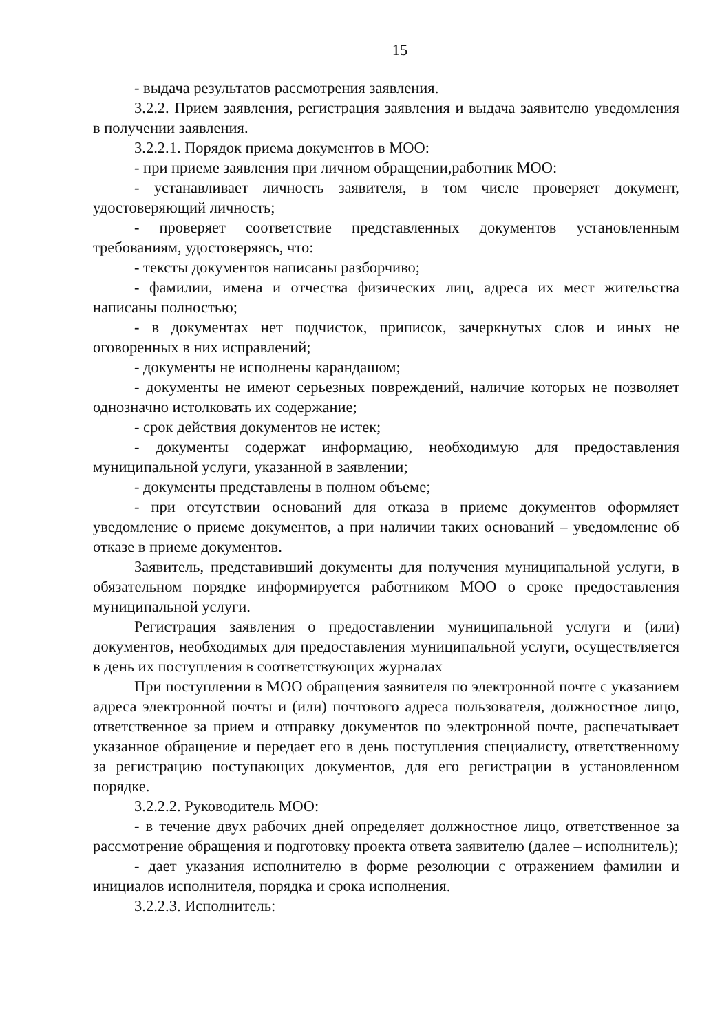15
- выдача результатов рассмотрения заявления.
3.2.2. Прием заявления, регистрация заявления и выдача заявителю уведомления в получении заявления.
3.2.2.1. Порядок приема документов в МОО:
- при приеме заявления при личном обращении,работник МОО:
- устанавливает личность заявителя, в том числе проверяет документ, удостоверяющий личность;
- проверяет соответствие представленных документов установленным требованиям, удостоверяясь, что:
- тексты документов написаны разборчиво;
- фамилии, имена и отчества физических лиц, адреса их мест жительства написаны полностью;
- в документах нет подчисток, приписок, зачеркнутых слов и иных не оговоренных в них исправлений;
- документы не исполнены карандашом;
- документы не имеют серьезных повреждений, наличие которых не позволяет однозначно истолковать их содержание;
- срок действия документов не истек;
- документы содержат информацию, необходимую для предоставления муниципальной услуги, указанной в заявлении;
- документы представлены в полном объеме;
- при отсутствии оснований для отказа в приеме документов оформляет уведомление о приеме документов, а при наличии таких оснований – уведомление об отказе в приеме документов.
Заявитель, представивший документы для получения муниципальной услуги, в обязательном порядке информируется работником МОО о сроке предоставления муниципальной услуги.
Регистрация заявления о предоставлении муниципальной услуги и (или) документов, необходимых для предоставления муниципальной услуги, осуществляется в день их поступления в соответствующих журналах
При поступлении в МОО обращения заявителя по электронной почте с указанием адреса электронной почты и (или) почтового адреса пользователя, должностное лицо, ответственное за прием и отправку документов по электронной почте, распечатывает указанное обращение и передает его в день поступления специалисту, ответственному за регистрацию поступающих документов, для его регистрации в установленном порядке.
3.2.2.2. Руководитель МОО:
- в течение двух рабочих дней определяет должностное лицо, ответственное за рассмотрение обращения и подготовку проекта ответа заявителю (далее – исполнитель);
- дает указания исполнителю в форме резолюции с отражением фамилии и инициалов исполнителя, порядка и срока исполнения.
3.2.2.3. Исполнитель: